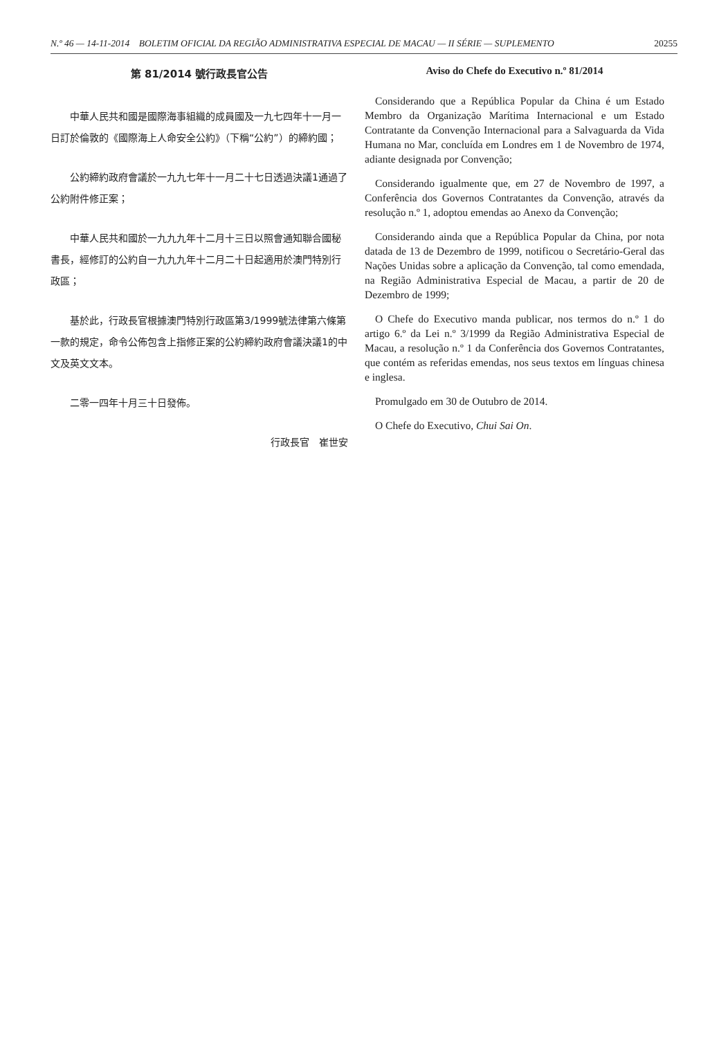N.º 46 — 14-11-2014 BOLETIM OFICIAL DA REGIÃO ADMINISTRATIVA ESPECIAL DE MACAU — II SÉRIE — SUPLEMENTO 20255
第 81/2014 號行政長官公告
中華人民共和國是國際海事組織的成員國及一九七四年十一月一日訂於倫敦的《國際海上人命安全公約》（下稱“公約”）的締約國；
公約締約政府會議於一九九七年十一月二十七日透過決議1通過了公約附件修正案；
中華人民共和國於一九九九年十二月十三日以照會通知聯合國秘書長，經修訂的公約自一九九九年十二月二十日起適用於澳門特別行政區；
基於此，行政長官根據澳門特別行政區第3/1999號法律第六條第一款的規定，命令公佈包含上指修正案的公約締約政府會議決議1的中文及英文文本。
二零一四年十月三十日發佈。
行政長官　崔世安
Aviso do Chefe do Executivo n.º 81/2014
Considerando que a República Popular da China é um Estado Membro da Organização Marítima Internacional e um Estado Contratante da Convenção Internacional para a Salvaguarda da Vida Humana no Mar, concluída em Londres em 1 de Novembro de 1974, adiante designada por Convenção;
Considerando igualmente que, em 27 de Novembro de 1997, a Conferência dos Governos Contratantes da Convenção, através da resolução n.º 1, adoptou emendas ao Anexo da Convenção;
Considerando ainda que a República Popular da China, por nota datada de 13 de Dezembro de 1999, notificou o Secretário-Geral das Nações Unidas sobre a aplicação da Convenção, tal como emendada, na Região Administrativa Especial de Macau, a partir de 20 de Dezembro de 1999;
O Chefe do Executivo manda publicar, nos termos do n.º 1 do artigo 6.º da Lei n.º 3/1999 da Região Administrativa Especial de Macau, a resolução n.º 1 da Conferência dos Governos Contratantes, que contém as referidas emendas, nos seus textos em línguas chinesa e inglesa.
Promulgado em 30 de Outubro de 2014.
O Chefe do Executivo, Chui Sai On.